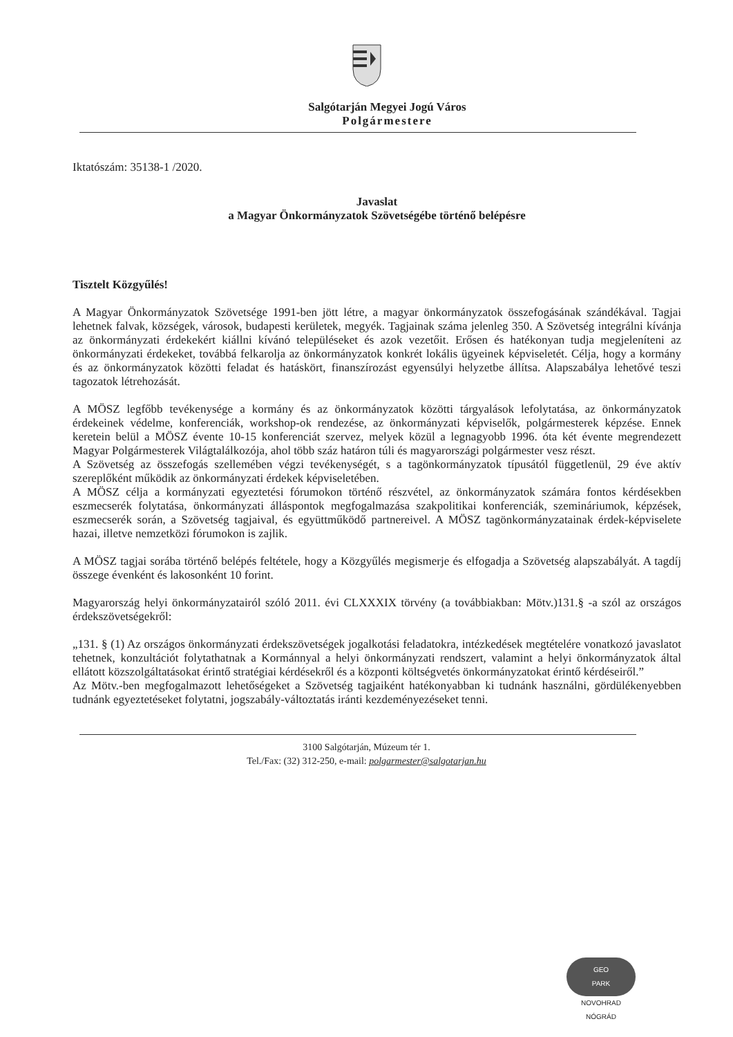Salgótarján Megyei Jogú Város
Polgármestere
Iktatószám: 35138-1 /2020.
Javaslat
a Magyar Önkormányzatok Szövetségébe történő belépésre
Tisztelt Közgyűlés!
A Magyar Önkormányzatok Szövetsége 1991-ben jött létre, a magyar önkormányzatok összefogásának szándékával. Tagjai lehetnek falvak, községek, városok, budapesti kerületek, megyék. Tagjainak száma jelenleg 350. A Szövetség integrálni kívánja az önkormányzati érdekekért kiállni kívánó településeket és azok vezetőit. Erősen és hatékonyan tudja megjeleníteni az önkormányzati érdekeket, továbbá felkarolja az önkormányzatok konkrét lokális ügyeinek képviseletét. Célja, hogy a kormány és az önkormányzatok közötti feladat és hatáskört, finanszírozást egyensúlyi helyzetbe állítsa. Alapszabálya lehetővé teszi tagozatok létrehozását.
A MÖSZ legfőbb tevékenysége a kormány és az önkormányzatok közötti tárgyalások lefolytatása, az önkormányzatok érdekeinek védelme, konferenciák, workshop-ok rendezése, az önkormányzati képviselők, polgármesterek képzése. Ennek keretein belül a MÖSZ évente 10-15 konferenciát szervez, melyek közül a legnagyobb 1996. óta két évente megrendezett Magyar Polgármesterek Világtalálkozója, ahol több száz határon túli és magyarországi polgármester vesz részt.
A Szövetség az összefogás szellemében végzi tevékenységét, s a tagönkormányzatok típusától függetlenül, 29 éve aktív szereplőként működik az önkormányzati érdekek képviseletében.
A MÖSZ célja a kormányzati egyeztetési fórumokon történő részvétel, az önkormányzatok számára fontos kérdésekben eszmecserék folytatása, önkormányzati álláspontok megfogalmazása szakpolitikai konferenciák, szemináriumok, képzések, eszmecserék során, a Szövetség tagjaival, és együttműködő partnereivel. A MÖSZ tagönkormányzatainak érdek-képviselete hazai, illetve nemzetközi fórumokon is zajlik.
A MÖSZ tagjai sorába történő belépés feltétele, hogy a Közgyűlés megismerje és elfogadja a Szövetség alapszabályát. A tagdíj összege évenként és lakosonként 10 forint.
Magyarország helyi önkormányzatairól szóló 2011. évi CLXXXIX törvény (a továbbiakban: Mötv.)131.§ -a szól az országos érdekszövetségekről:
„131. § (1) Az országos önkormányzati érdekszövetségek jogalkotási feladatokra, intézkedések megtételére vonatkozó javaslatot tehetnek, konzultációt folytathatnak a Kormánnyal a helyi önkormányzati rendszert, valamint a helyi önkormányzatok által ellátott közszolgáltatásokat érintő stratégiai kérdésekről és a központi költségvetés önkormányzatokat érintő kérdéseiről.”
Az Mötv.-ben megfogalmazott lehetőségeket a Szövetség tagjaiként hatékonyabban ki tudnánk használni, gördülékenyebben tudnánk egyeztetéseket folytatni, jogszabály-változtatás iránti kezdeményezéseket tenni.
3100 Salgótarján, Múzeum tér 1.
Tel./Fax: (32) 312-250, e-mail: polgarmester@salgotarjan.hu
GEO
PARK
NOVOHRAD NÓGRÁD